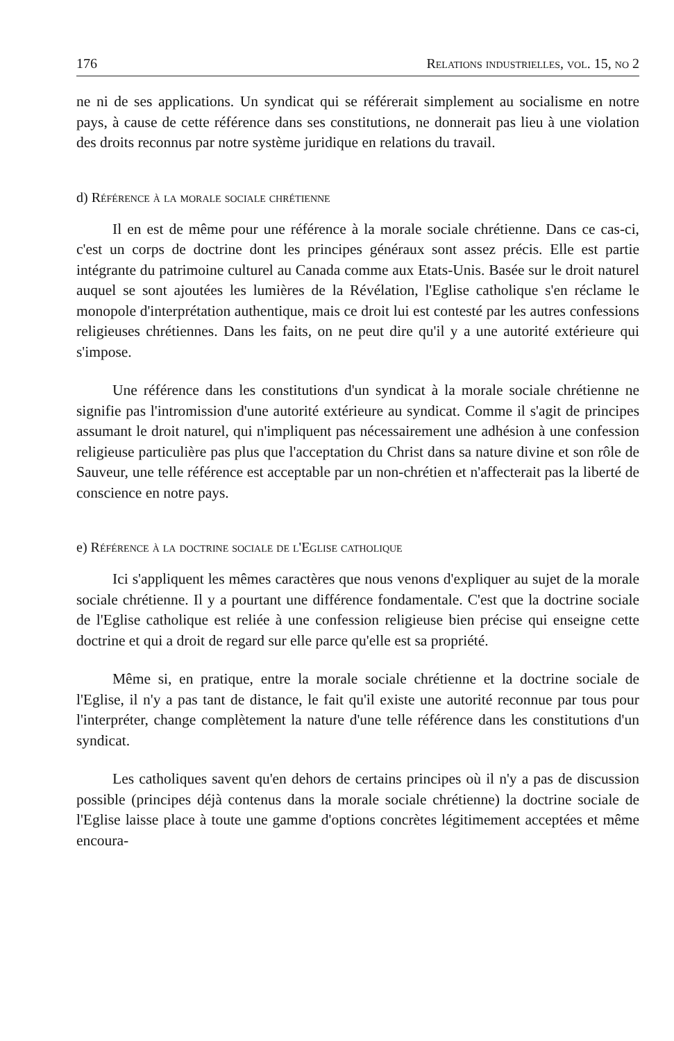176 Relations industrielles, vol. 15, no 2
ne ni de ses applications. Un syndicat qui se référerait simplement au socialisme en notre pays, à cause de cette référence dans ses constitutions, ne donnerait pas lieu à une violation des droits reconnus par notre système juridique en relations du travail.
d) Référence à la morale sociale chrétienne
Il en est de même pour une référence à la morale sociale chrétienne. Dans ce cas-ci, c'est un corps de doctrine dont les principes généraux sont assez précis. Elle est partie intégrante du patrimoine culturel au Canada comme aux Etats-Unis. Basée sur le droit naturel auquel se sont ajoutées les lumières de la Révélation, l'Eglise catholique s'en réclame le monopole d'interprétation authentique, mais ce droit lui est contesté par les autres confessions religieuses chrétiennes. Dans les faits, on ne peut dire qu'il y a une autorité extérieure qui s'impose.
Une référence dans les constitutions d'un syndicat à la morale sociale chrétienne ne signifie pas l'intromission d'une autorité extérieure au syndicat. Comme il s'agit de principes assumant le droit naturel, qui n'impliquent pas nécessairement une adhésion à une confession religieuse particulière pas plus que l'acceptation du Christ dans sa nature divine et son rôle de Sauveur, une telle référence est acceptable par un non-chrétien et n'affecterait pas la liberté de conscience en notre pays.
e) Référence à la doctrine sociale de l'Eglise catholique
Ici s'appliquent les mêmes caractères que nous venons d'expliquer au sujet de la morale sociale chrétienne. Il y a pourtant une différence fondamentale. C'est que la doctrine sociale de l'Eglise catholique est reliée à une confession religieuse bien précise qui enseigne cette doctrine et qui a droit de regard sur elle parce qu'elle est sa propriété.
Même si, en pratique, entre la morale sociale chrétienne et la doctrine sociale de l'Eglise, il n'y a pas tant de distance, le fait qu'il existe une autorité reconnue par tous pour l'interpréter, change complètement la nature d'une telle référence dans les constitutions d'un syndicat.
Les catholiques savent qu'en dehors de certains principes où il n'y a pas de discussion possible (principes déjà contenus dans la morale sociale chrétienne) la doctrine sociale de l'Eglise laisse place à toute une gamme d'options concrètes légitimement acceptées et même encoura-